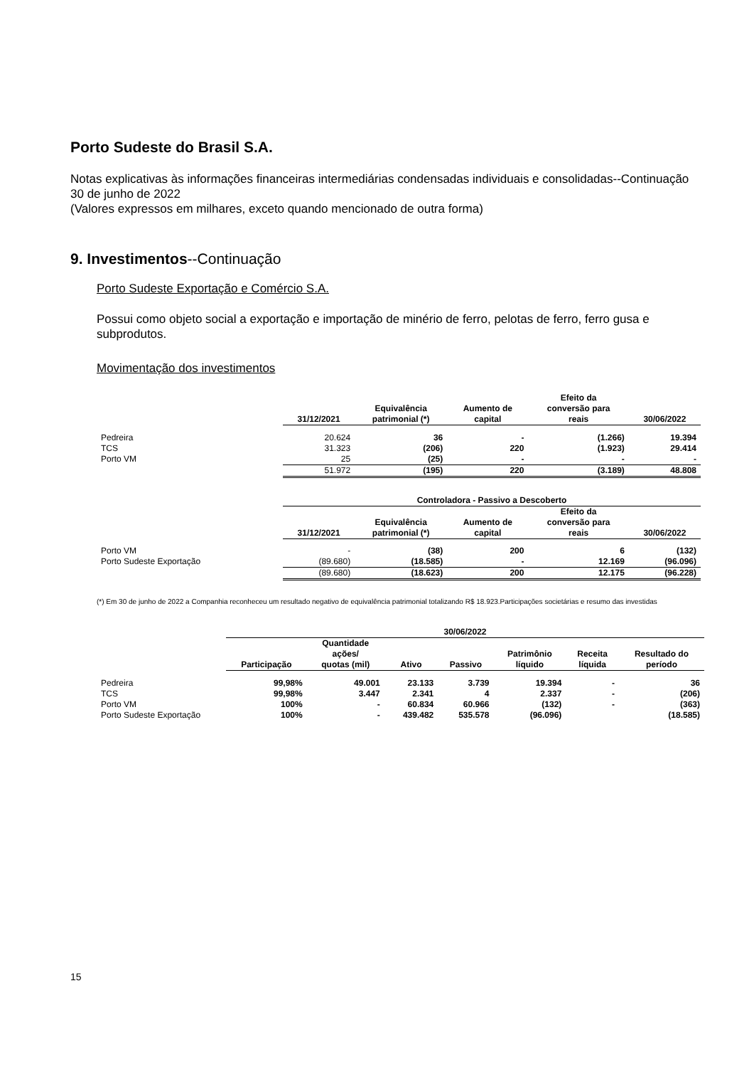Porto Sudeste do Brasil S.A.
Notas explicativas às informações financeiras intermediárias condensadas individuais e consolidadas--Continuação
30 de junho de 2022
(Valores expressos em milhares, exceto quando mencionado de outra forma)
9. Investimentos--Continuação
Porto Sudeste Exportação e Comércio S.A.
Possui como objeto social a exportação e importação de minério de ferro, pelotas de ferro, ferro gusa e subprodutos.
Movimentação dos investimentos
| | 31/12/2021 | Equivalência patrimonial (*) | Aumento de capital | Efeito da conversão para reais | 30/06/2022 |
| --- | --- | --- | --- | --- | --- |
| Pedreira | 20.624 | 36 | - | (1.266) | 19.394 |
| TCS | 31.323 | (206) | 220 | (1.923) | 29.414 |
| Porto VM | 25 | (25) | - | - | - |
| | 51.972 | (195) | 220 | (3.189) | 48.808 |
| | Controladora - Passivo a Descoberto | | | | |
| --- | --- | --- | --- | --- | --- |
| | 31/12/2021 | Equivalência patrimonial (*) | Aumento de capital | Efeito da conversão para reais | 30/06/2022 |
| Porto VM | - | (38) | 200 | 6 | (132) |
| Porto Sudeste Exportação | (89.680) | (18.585) | - | 12.169 | (96.096) |
| | (89.680) | (18.623) | 200 | 12.175 | (96.228) |
(*) Em 30 de junho de 2022 a Companhia reconheceu um resultado negativo de equivalência patrimonial totalizando R$ 18.923.Participações societárias e resumo das investidas
| | 30/06/2022 | | | | | | |
| --- | --- | --- | --- | --- | --- | --- | --- |
| | Participação | Quantidade ações/ quotas (mil) | Ativo | Passivo | Patrimônio líquido | Receita líquida | Resultado do período |
| Pedreira | 99,98% | 49.001 | 23.133 | 3.739 | 19.394 | - | 36 |
| TCS | 99,98% | 3.447 | 2.341 | 4 | 2.337 | - | (206) |
| Porto VM | 100% | - | 60.834 | 60.966 | (132) | - | (363) |
| Porto Sudeste Exportação | 100% | - | 439.482 | 535.578 | (96.096) | | (18.585) |
15